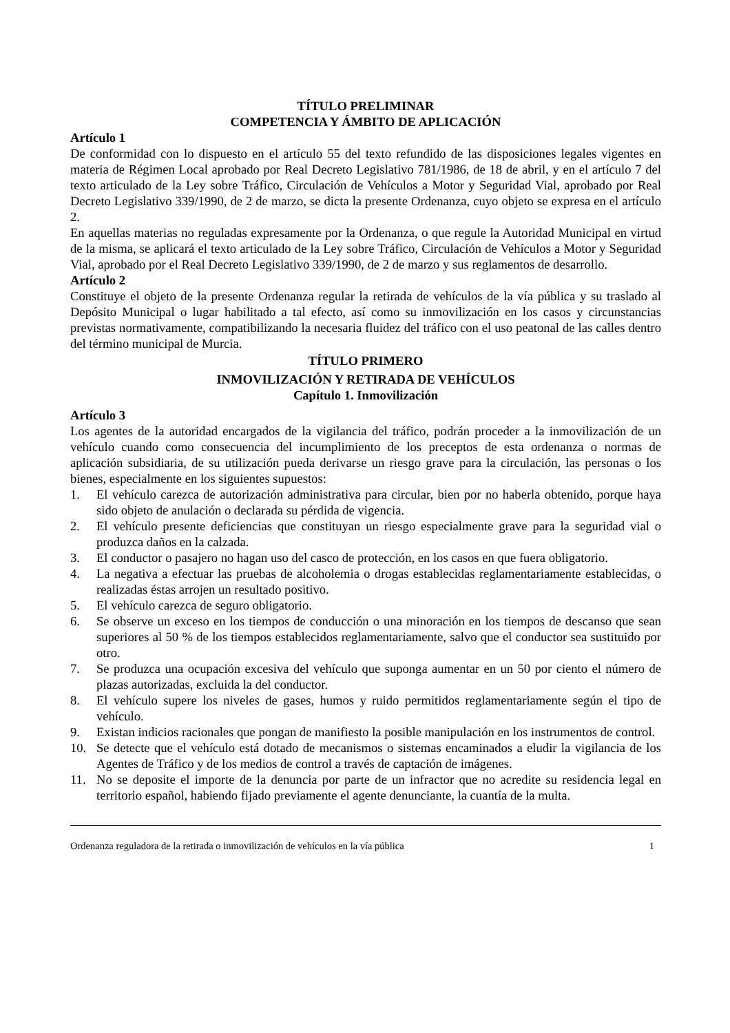TÍTULO PRELIMINAR
COMPETENCIA Y ÁMBITO DE APLICACIÓN
Artículo 1
De conformidad con lo dispuesto en el artículo 55 del texto refundido de las disposiciones legales vigentes en materia de Régimen Local aprobado por Real Decreto Legislativo 781/1986, de 18 de abril, y en el artículo 7 del texto articulado de la Ley sobre Tráfico, Circulación de Vehículos a Motor y Seguridad Vial, aprobado por Real Decreto Legislativo 339/1990, de 2 de marzo, se dicta la presente Ordenanza, cuyo objeto se expresa en el artículo 2.
En aquellas materias no reguladas expresamente por la Ordenanza, o que regule la Autoridad Municipal en virtud de la misma, se aplicará el texto articulado de la Ley sobre Tráfico, Circulación de Vehículos a Motor y Seguridad Vial, aprobado por el Real Decreto Legislativo 339/1990, de 2 de marzo y sus reglamentos de desarrollo.
Artículo 2
Constituye el objeto de la presente Ordenanza regular la retirada de vehículos de la vía pública y su traslado al Depósito Municipal o lugar habilitado a tal efecto, así como su inmovilización en los casos y circunstancias previstas normativamente, compatibilizando la necesaria fluidez del tráfico con el uso peatonal de las calles dentro del término municipal de Murcia.
TÍTULO PRIMERO
INMOVILIZACIÓN Y RETIRADA DE VEHÍCULOS
Capítulo 1. Inmovilización
Artículo 3
Los agentes de la autoridad encargados de la vigilancia del tráfico, podrán proceder a la inmovilización de un vehículo cuando como consecuencia del incumplimiento de los preceptos de esta ordenanza o normas de aplicación subsidiaria, de su utilización pueda derivarse un riesgo grave para la circulación, las personas o los bienes, especialmente en los siguientes supuestos:
1. El vehículo carezca de autorización administrativa para circular, bien por no haberla obtenido, porque haya sido objeto de anulación o declarada su pérdida de vigencia.
2. El vehículo presente deficiencias que constituyan un riesgo especialmente grave para la seguridad vial o produzca daños en la calzada.
3. El conductor o pasajero no hagan uso del casco de protección, en los casos en que fuera obligatorio.
4. La negativa a efectuar las pruebas de alcoholemia o drogas establecidas reglamentariamente establecidas, o realizadas éstas arrojen un resultado positivo.
5. El vehículo carezca de seguro obligatorio.
6. Se observe un exceso en los tiempos de conducción o una minoración en los tiempos de descanso que sean superiores al 50 % de los tiempos establecidos reglamentariamente, salvo que el conductor sea sustituido por otro.
7. Se produzca una ocupación excesiva del vehículo que suponga aumentar en un 50 por ciento el número de plazas autorizadas, excluida la del conductor.
8. El vehículo supere los niveles de gases, humos y ruido permitidos reglamentariamente según el tipo de vehículo.
9. Existan indicios racionales que pongan de manifiesto la posible manipulación en los instrumentos de control.
10. Se detecte que el vehículo está dotado de mecanismos o sistemas encaminados a eludir la vigilancia de los Agentes de Tráfico y de los medios de control a través de captación de imágenes.
11. No se deposite el importe de la denuncia por parte de un infractor que no acredite su residencia legal en territorio español, habiendo fijado previamente el agente denunciante, la cuantía de la multa.
Ordenanza reguladora de la retirada o inmovilización de vehículos en la vía pública 1